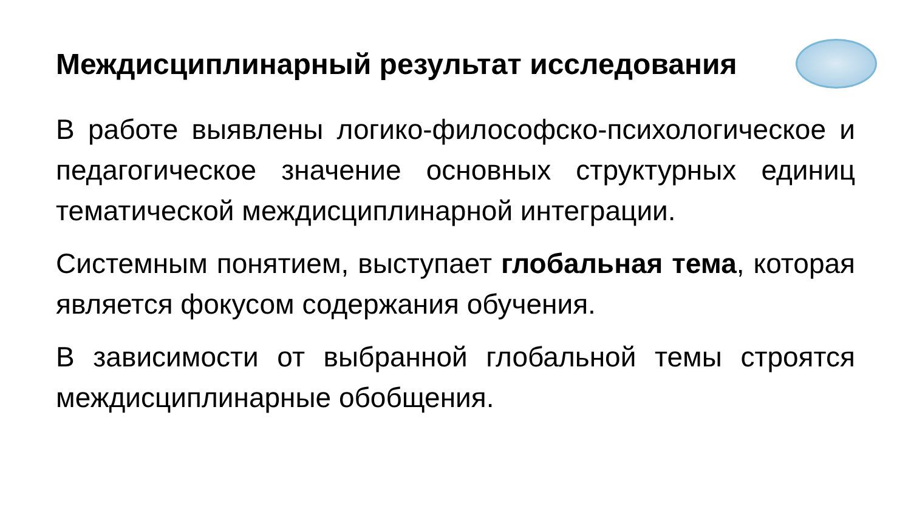Междисциплинарный результат исследования
В работе выявлены логико-философско-психологическое и педагогическое значение основных структурных единиц тематической междисциплинарной интеграции.
Системным понятием, выступает глобальная тема, которая является фокусом содержания обучения.
В зависимости от выбранной глобальной темы строятся междисциплинарные обобщения.